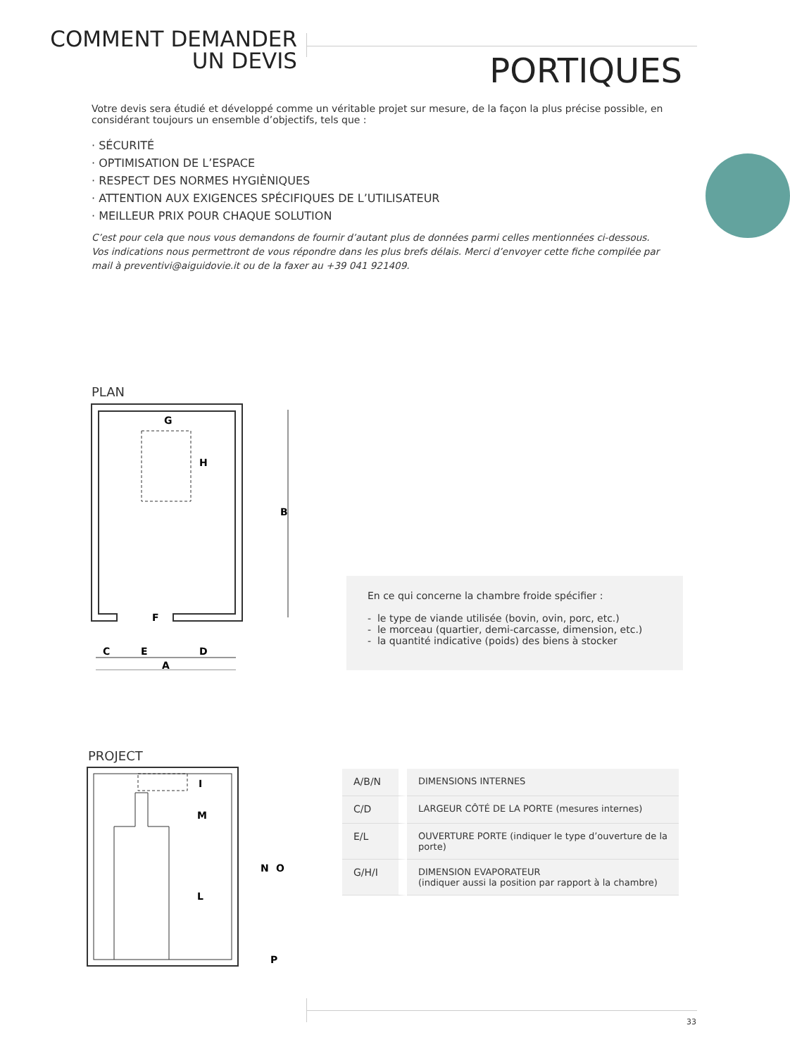COMMENT DEMANDER
UN DEVIS
PORTIQUES
Votre devis sera étudié et développé comme un véritable projet sur mesure, de la façon la plus précise possible, en considérant toujours un ensemble d’objectifs, tels que :
· SÉCURITÉ
· OPTIMISATION DE L’ESPACE
· RESPECT DES NORMES HYGIÈNIQUES
· ATTENTION AUX EXIGENCES SPÉCIFIQUES DE L’UTILISATEUR
· MEILLEUR PRIX POUR CHAQUE SOLUTION
C’est pour cela que nous vous demandons de fournir d’autant plus de données parmi celles mentionnées ci-dessous.
Vos indications nous permettront de vous répondre dans les plus brefs délais. Merci d’envoyer cette fiche compilée par mail à preventivi@aiguidovie.it ou de la faxer au +39 041 921409.
PLAN
B
G
H
C
E
D
A
F
En ce qui concerne la chambre froide spécifier :
- le type de viande utilisée (bovin, ovin, porc, etc.)
- le morceau (quartier, demi-carcasse, dimension, etc.)
- la quantité indicative (poids) des biens à stocker
PROJECT
I
M
L
N
O
P
| A/B/N | DIMENSIONS INTERNES |
| C/D | LARGEUR CÔTÉ DE LA PORTE (mesures internes) |
| E/L | OUVERTURE PORTE (indiquer le type d’ouverture de la porte) |
| G/H/I | DIMENSION EVAPORATEUR (indiquer aussi la position par rapport à la chambre) |
33